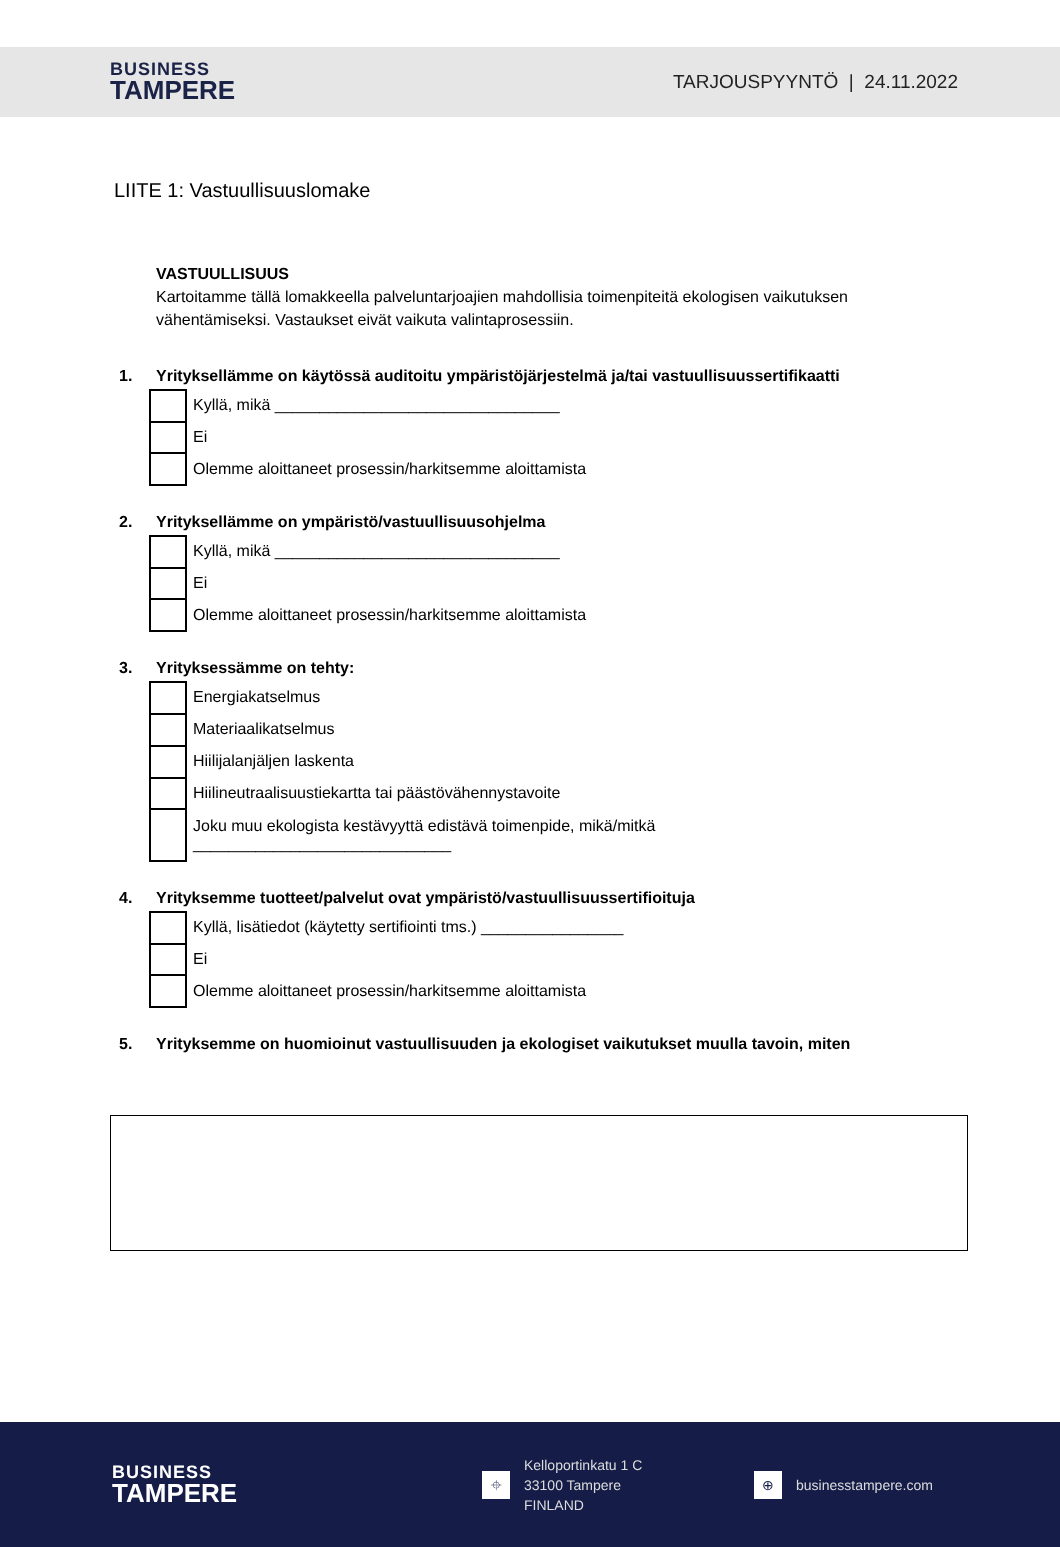BUSINESS
TAMPERE
TARJOUSPYYNTÖ | 24.11.2022
LIITE 1: Vastuullisuuslomake
VASTUULLISUUS
Kartoitamme tällä lomakkeella palveluntarjoajien mahdollisia toimenpiteitä ekologisen vaikutuksen vähentämiseksi. Vastaukset eivät vaikuta valintaprosessiin.
1. Yrityksellämme on käytössä auditoitu ympäristöjärjestelmä ja/tai vastuullisuussertifikaatti
Kyllä, mikä ________________________________
Ei
Olemme aloittaneet prosessin/harkitsemme aloittamista
2. Yrityksellämme on ympäristö/vastuullisuusohjelma
Kyllä, mikä ________________________________
Ei
Olemme aloittaneet prosessin/harkitsemme aloittamista
3. Yrityksessämme on tehty:
Energiakatselmus
Materiaalikatselmus
Hiilijalanjäljen laskenta
Hiilineutraalisuustiekartta tai päästövähennystavoite
Joku muu ekologista kestävyyttä edistävä toimenpide, mikä/mitkä
_____________________________
4. Yrityksemme tuotteet/palvelut ovat ympäristö/vastuullisuussertifioituja
Kyllä, lisätiedot (käytetty sertifiointi tms.) ________________
Ei
Olemme aloittaneet prosessin/harkitsemme aloittamista
5. Yrityksemme on huomioinut vastuullisuuden ja ekologiset vaikutukset muulla tavoin, miten
BUSINESS
TAMPERE
⌖
Kelloportinkatu 1 C
33100 Tampere
FINLAND
⊕
businesstampere.com